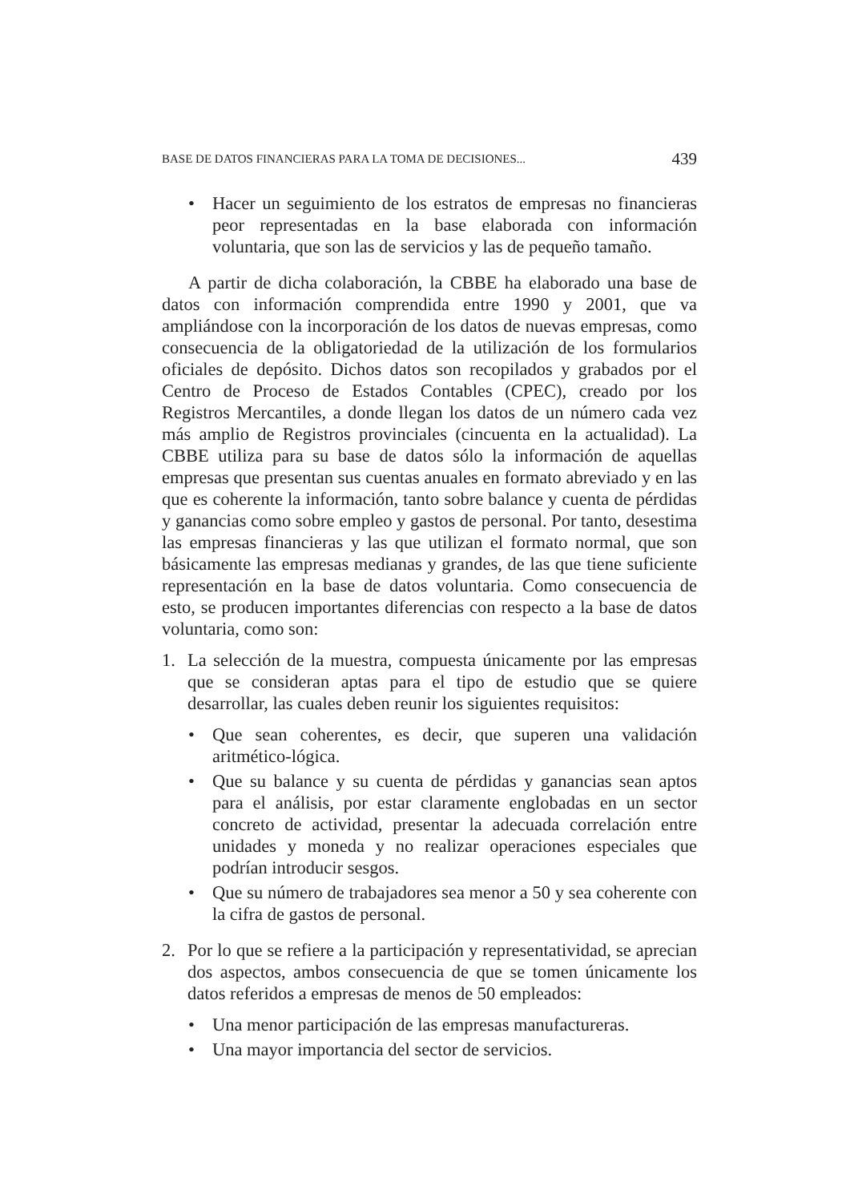BASE DE DATOS FINANCIERAS PARA LA TOMA DE DECISIONES... 439
• Hacer un seguimiento de los estratos de empresas no financieras peor representadas en la base elaborada con información voluntaria, que son las de servicios y las de pequeño tamaño.
A partir de dicha colaboración, la CBBE ha elaborado una base de datos con información comprendida entre 1990 y 2001, que va ampliándose con la incorporación de los datos de nuevas empresas, como consecuencia de la obligatoriedad de la utilización de los formularios oficiales de depósito. Dichos datos son recopilados y grabados por el Centro de Proceso de Estados Contables (CPEC), creado por los Registros Mercantiles, a donde llegan los datos de un número cada vez más amplio de Registros provinciales (cincuenta en la actualidad). La CBBE utiliza para su base de datos sólo la información de aquellas empresas que presentan sus cuentas anuales en formato abreviado y en las que es coherente la información, tanto sobre balance y cuenta de pérdidas y ganancias como sobre empleo y gastos de personal. Por tanto, desestima las empresas financieras y las que utilizan el formato normal, que son básicamente las empresas medianas y grandes, de las que tiene suficiente representación en la base de datos voluntaria. Como consecuencia de esto, se producen importantes diferencias con respecto a la base de datos voluntaria, como son:
1. La selección de la muestra, compuesta únicamente por las empresas que se consideran aptas para el tipo de estudio que se quiere desarrollar, las cuales deben reunir los siguientes requisitos:
• Que sean coherentes, es decir, que superen una validación aritmético-lógica.
• Que su balance y su cuenta de pérdidas y ganancias sean aptos para el análisis, por estar claramente englobadas en un sector concreto de actividad, presentar la adecuada correlación entre unidades y moneda y no realizar operaciones especiales que podrían introducir sesgos.
• Que su número de trabajadores sea menor a 50 y sea coherente con la cifra de gastos de personal.
2. Por lo que se refiere a la participación y representatividad, se aprecian dos aspectos, ambos consecuencia de que se tomen únicamente los datos referidos a empresas de menos de 50 empleados:
• Una menor participación de las empresas manufactureras.
• Una mayor importancia del sector de servicios.